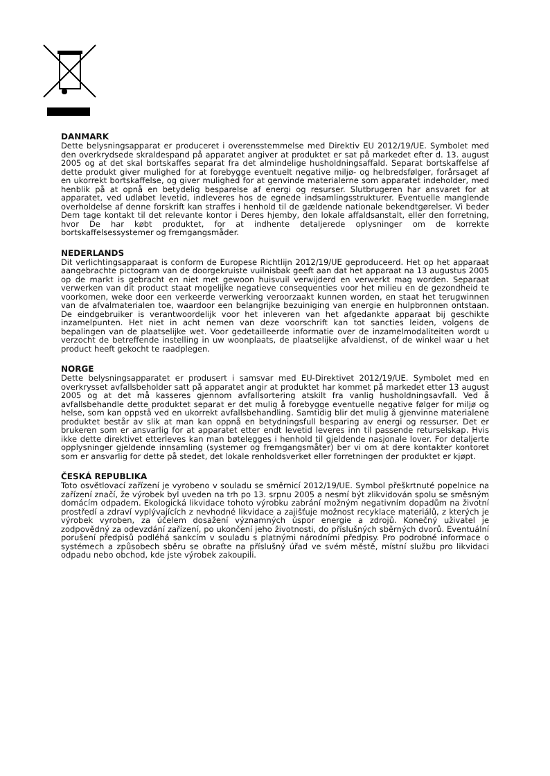DANMARK
Dette belysningsapparat er produceret i overensstemmelse med Direktiv EU 2012/19/UE. Symbolet med den overkrydsede skraldespand på apparatet angiver at produktet er sat på markedet efter d. 13. august 2005 og at det skal bortskaffes separat fra det almindelige husholdningsaffald. Separat bortskaffelse af dette produkt giver mulighed for at forebygge eventuelt negative miljø- og helbredsfølger, forårsaget af en ukorrekt bortskaffelse, og giver mulighed for at genvinde materialerne som apparatet indeholder, med henblik på at opnå en betydelig besparelse af energi og resurser. Slutbrugeren har ansvaret for at apparatet, ved udløbet levetid, indleveres hos de egnede indsamlingsstrukturer. Eventuelle manglende overholdelse af denne forskrift kan straffes i henhold til de gældende nationale bekendtgørelser. Vi beder Dem tage kontakt til det relevante kontor i Deres hjemby, den lokale affaldsanstalt, eller den forretning, hvor De har købt produktet, for at indhente detaljerede oplysninger om de korrekte bortskaffelsessystemer og fremgangsmåder.
NEDERLANDS
Dit verlichtingsapparaat is conform de Europese Richtlijn 2012/19/UE geproduceerd. Het op het apparaat aangebrachte pictogram van de doorgekruiste vuilnisbak geeft aan dat het apparaat na 13 augustus 2005 op de markt is gebracht en niet met gewoon huisvuil verwijderd en verwerkt mag worden. Separaat verwerken van dit product staat mogelijke negatieve consequenties voor het milieu en de gezondheid te voorkomen, weke door een verkeerde verwerking veroorzaakt kunnen worden, en staat het terugwinnen van de afvalmaterialen toe, waardoor een belangrijke bezuiniging van energie en hulpbronnen ontstaan. De eindgebruiker is verantwoordelijk voor het inleveren van het afgedankte apparaat bij geschikte inzamelpunten. Het niet in acht nemen van deze voorschrift kan tot sancties leiden, volgens de bepalingen van de plaatselijke wet. Voor gedetailleerde informatie over de inzamelmodaliteiten wordt u verzocht de betreffende instelling in uw woonplaats, de plaatselijke afvaldienst, of de winkel waar u het product heeft gekocht te raadplegen.
NORGE
Dette belysningsapparatet er produsert i samsvar med EU-Direktivet 2012/19/UE. Symbolet med en overkrysset avfallsbeholder satt på apparatet angir at produktet har kommet på markedet etter 13 august 2005 og at det må kasseres gjennom avfallsortering atskilt fra vanlig husholdningsavfall. Ved å avfallsbehandle dette produktet separat er det mulig å forebygge eventuelle negative følger for miljø og helse, som kan oppstå ved en ukorrekt avfallsbehandling. Samtidig blir det mulig å gjenvinne materialene produktet består av slik at man kan oppnå en betydningsfull besparing av energi og ressurser. Det er brukeren som er ansvarlig for at apparatet etter endt levetid leveres inn til passende returselskap. Hvis ikke dette direktivet etterleves kan man bøtelegges i henhold til gjeldende nasjonale lover. For detaljerte opplysninger gjeldende innsamling (systemer og fremgangsmåter) ber vi om at dere kontakter kontoret som er ansvarlig for dette på stedet, det lokale renholdsverket eller forretningen der produktet er kjøpt.
ČESKÁ REPUBLIKA
Toto osvětlovací zařízení je vyrobeno v souladu se směrnicí 2012/19/UE. Symbol přeškrtnuté popelnice na zařízení značí, že výrobek byl uveden na trh po 13. srpnu 2005 a nesmí být zlikvidován spolu se směsným domácím odpadem. Ekologická likvidace tohoto výrobku zabrání možným negativním dopadům na životní prostředí a zdraví vyplývajících z nevhodné likvidace a zajišťuje možnost recyklace materiálů, z kterých je výrobek vyroben, za účelem dosažení významných úspor energie a zdrojů. Konečný uživatel je zodpovědný za odevzdání zařízení, po ukončení jeho životnosti, do příslušných sběrných dvorů. Eventuální porušení předpisů podléhá sankcím v souladu s platnými národními předpisy. Pro podrobné informace o systémech a způsobech sběru se obraťte na příslušný úřad ve svém městě, místní službu pro likvidaci odpadu nebo obchod, kde jste výrobek zakoupili.